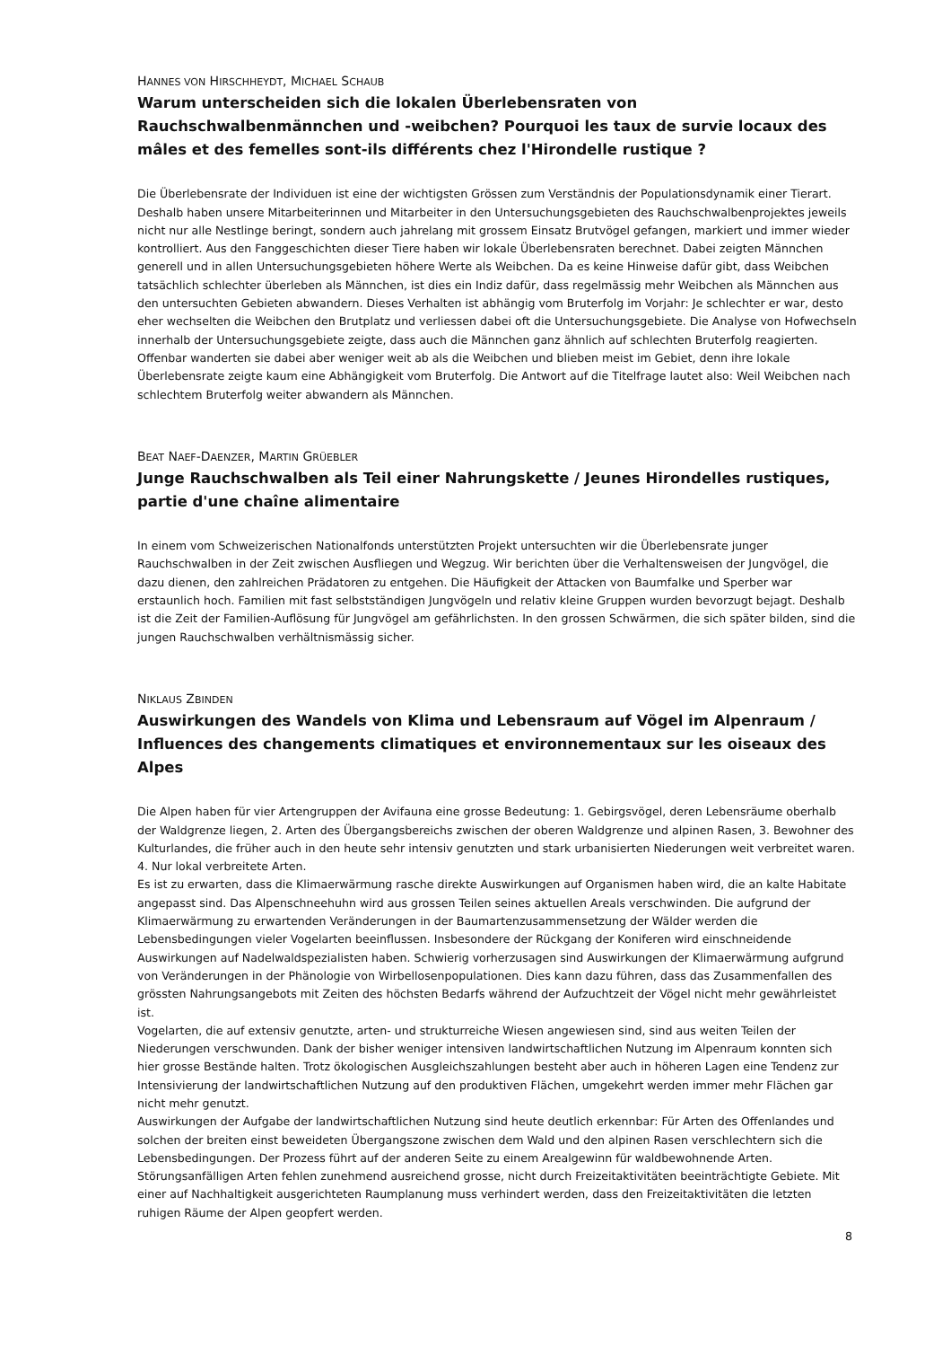HANNES VON HIRSCHHEYDT, MICHAEL SCHAUB
Warum unterscheiden sich die lokalen Überlebensraten von Rauchschwalbenmännchen und -weibchen? Pourquoi les taux de survie locaux des mâles et des femelles sont-ils différents chez l'Hirondelle rustique ?
Die Überlebensrate der Individuen ist eine der wichtigsten Grössen zum Verständnis der Populationsdynamik einer Tierart. Deshalb haben unsere Mitarbeiterinnen und Mitarbeiter in den Untersuchungsgebieten des Rauchschwal­benprojektes jeweils nicht nur alle Nestlinge beringt, sondern auch jahrelang mit grossem Einsatz Brutvögel ge­fangen, markiert und immer wieder kontrolliert. Aus den Fanggeschichten dieser Tiere haben wir lokale Überle­bensraten berechnet. Dabei zeigten Männchen generell und in allen Untersuchungsgebieten höhere Werte als Weibchen. Da es keine Hinweise dafür gibt, dass Weibchen tatsächlich schlechter überleben als Männchen, ist dies ein Indiz dafür, dass regelmässig mehr Weibchen als Männchen aus den untersuchten Gebieten abwandern. Dieses Verhalten ist abhängig vom Bruterfolg im Vorjahr: Je schlechter er war, desto eher wechselten die Weibchen den Brutplatz und verliessen dabei oft die Untersuchungsgebiete. Die Analyse von Hofwechseln innerhalb der Untersu­chungsgebiete zeigte, dass auch die Männchen ganz ähnlich auf schlechten Bruterfolg reagierten. Offenbar wan­derten sie dabei aber weniger weit ab als die Weibchen und blieben meist im Gebiet, denn ihre lokale Überlebens­rate zeigte kaum eine Abhängigkeit vom Bruterfolg. Die Antwort auf die Titelfrage lautet also: Weil Weibchen nach schlechtem Bruterfolg weiter abwandern als Männchen.
BEAT NAEF-DAENZER, MARTIN GRÜEBLER
Junge Rauchschwalben als Teil einer Nahrungskette / Jeunes Hirondelles rustiques, partie d'une chaîne alimentaire
In einem vom Schweizerischen Nationalfonds unterstützten Projekt untersuchten wir die Überlebensrate junger Rauchschwalben in der Zeit zwischen Ausfliegen und Wegzug. Wir berichten über die Verhaltensweisen der Jung­vögel, die dazu dienen, den zahlreichen Prädatoren zu entgehen. Die Häufigkeit der Attacken von Baumfalke und Sperber war erstaunlich hoch. Familien mit fast selbstständigen Jungvögeln und relativ kleine Gruppen wurden bevorzugt bejagt. Deshalb ist die Zeit der Familien-Auflösung für Jungvögel am gefährlichsten. In den grossen Schwärmen, die sich später bilden, sind die jungen Rauchschwalben verhältnismässig sicher.
NIKLAUS ZBINDEN
Auswirkungen des Wandels von Klima und Lebensraum auf Vögel im Alpenraum / Influences des changements climatiques et environnementaux sur les oiseaux des Alpes
Die Alpen haben für vier Artengruppen der Avifauna eine grosse Bedeutung: 1. Gebirgsvögel, deren Lebensräume oberhalb der Waldgrenze liegen, 2. Arten des Übergangsbereichs zwischen der oberen Waldgrenze und alpinen Rasen, 3. Bewohner des Kulturlandes, die früher auch in den heute sehr intensiv genutzten und stark urbanisierten Niederungen weit verbreitet waren. 4. Nur lokal verbreitete Arten.
Es ist zu erwarten, dass die Klimaerwärmung rasche direkte Auswirkungen auf Organismen haben wird, die an kalte Habitate angepasst sind. Das Alpenschneehuhn wird aus grossen Teilen seines aktuellen Areals verschwinden. Die aufgrund der Klimaerwärmung zu erwartenden Veränderungen in der Baumartenzusammensetzung der Wälder werden die Lebensbedingungen vieler Vogelarten beeinflussen. Insbesondere der Rückgang der Koniferen wird einschneidende Auswirkungen auf Nadelwaldspezialisten haben. Schwierig vorherzusagen sind Auswirkungen der Klimaerwärmung aufgrund von Veränderungen in der Phänologie von Wirbellosenpopulationen. Dies kann dazu führen, dass das Zusammenfallen des grössten Nahrungsangebots mit Zeiten des höchsten Bedarfs während der Aufzuchtzeit der Vögel nicht mehr gewährleistet ist.
Vogelarten, die auf extensiv genutzte, arten- und strukturreiche Wiesen angewiesen sind, sind aus weiten Teilen der Niederungen verschwunden. Dank der bisher weniger intensiven landwirtschaftlichen Nutzung im Alpenraum konnten sich hier grosse Bestände halten. Trotz ökologischen Ausgleichszahlungen besteht aber auch in höheren Lagen eine Tendenz zur Intensivierung der landwirtschaftlichen Nutzung auf den produktiven Flächen, umgekehrt werden immer mehr Flächen gar nicht mehr genutzt.
Auswirkungen der Aufgabe der landwirtschaftlichen Nutzung sind heute deutlich erkennbar: Für Arten des Offen­landes und solchen der breiten einst beweideten Übergangszone zwischen dem Wald und den alpinen Rasen ver­schlechtern sich die Lebensbedingungen. Der Prozess führt auf der anderen Seite zu einem Arealgewinn für wald­bewohnende Arten.
Störungsanfälligen Arten fehlen zunehmend ausreichend grosse, nicht durch Freizeitaktivitäten beeinträchtigte Gebiete. Mit einer auf Nachhaltigkeit ausgerichteten Raumplanung muss verhindert werden, dass den Freizeitakti­vitäten die letzten ruhigen Räume der Alpen geopfert werden.
8